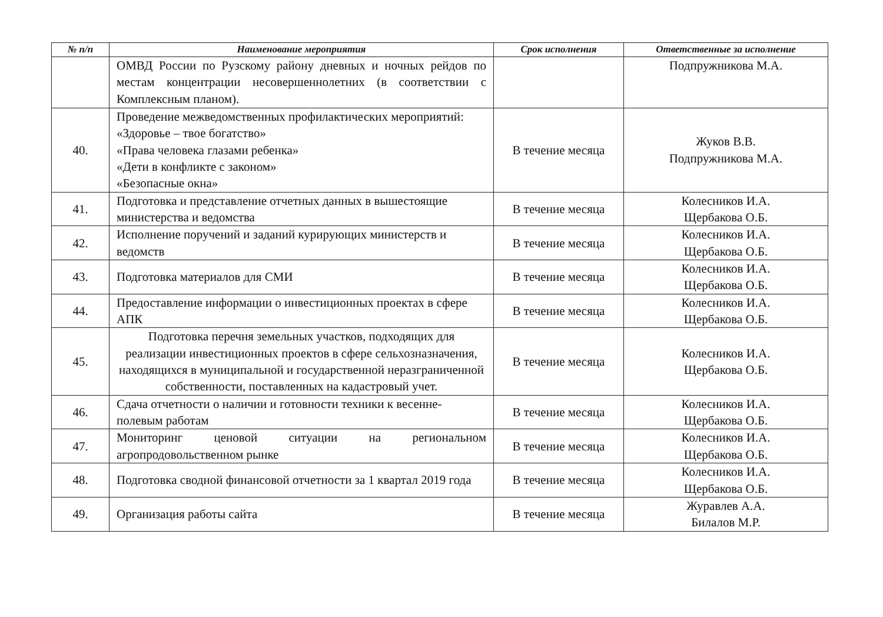| № п/п | Наименование мероприятия | Срок исполнения | Ответственные за исполнение |
| --- | --- | --- | --- |
| | ОМВД России по Рузскому району дневных и ночных рейдов по местам концентрации несовершеннолетних (в соответствии с Комплексным планом). | | Подпружникова М.А. |
| 40. | Проведение межведомственных профилактических мероприятий: «Здоровье – твое богатство» «Права человека глазами ребенка» «Дети в конфликте с законом» «Безопасные окна» | В течение месяца | Жуков В.В. Подпружникова М.А. |
| 41. | Подготовка и представление отчетных данных в вышестоящие министерства и ведомства | В течение месяца | Колесников И.А. Щербакова О.Б. |
| 42. | Исполнение поручений и заданий курирующих министерств и ведомств | В течение месяца | Колесников И.А. Щербакова О.Б. |
| 43. | Подготовка материалов для СМИ | В течение месяца | Колесников И.А. Щербакова О.Б. |
| 44. | Предоставление информации о инвестиционных проектах в сфере АПК | В течение месяца | Колесников И.А. Щербакова О.Б. |
| 45. | Подготовка перечня земельных участков, подходящих для реализации инвестиционных проектов в сфере сельхозназначения, находящихся в муниципальной и государственной неразграниченной собственности, поставленных на кадастровый учет. | В течение месяца | Колесников И.А. Щербакова О.Б. |
| 46. | Сдача отчетности о наличии и готовности техники к весенне-полевым работам | В течение месяца | Колесников И.А. Щербакова О.Б. |
| 47. | Мониторинг ценовой ситуации на региональном агропродовольственном рынке | В течение месяца | Колесников И.А. Щербакова О.Б. |
| 48. | Подготовка сводной финансовой отчетности за 1 квартал 2019 года | В течение месяца | Колесников И.А. Щербакова О.Б. |
| 49. | Организация работы сайта | В течение месяца | Журавлев А.А. Билалов М.Р. |